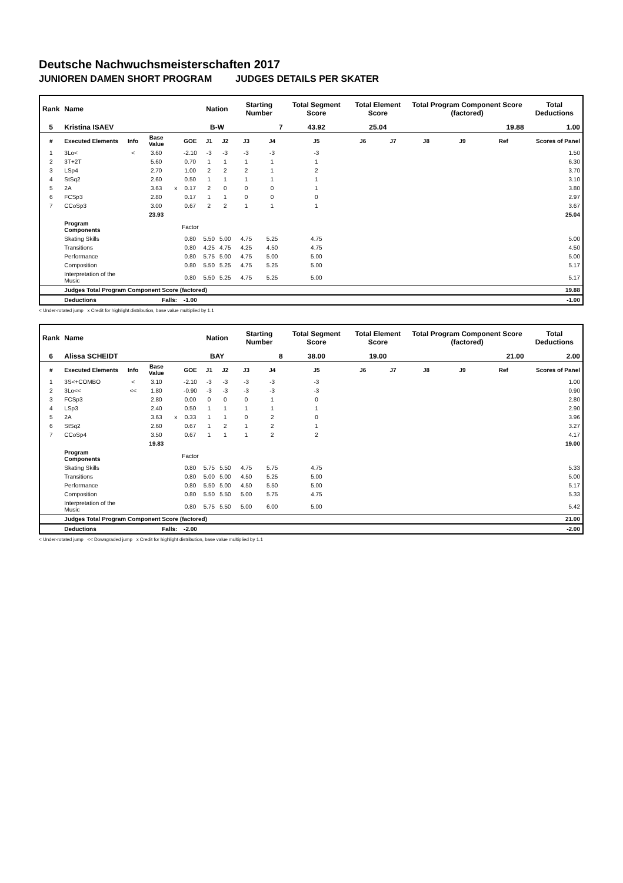Deutsche Nachwuchsmeisterschaften 2017
JUNIOREN DAMEN SHORT PROGRAM JUDGES DETAILS PER SKATER
| Rank | Name | | | | | Nation | | Starting Number | | Total Segment Score | Total Element Score | | Total Program Component Score (factored) | | | Total Deductions |
| --- | --- | --- | --- | --- | --- | --- | --- | --- | --- | --- | --- | --- | --- | --- | --- | --- |
| 5 | Kristina ISAEV | | | | | B-W | | 7 | | 43.92 | 25.04 | | 19.88 | | | 1.00 |
| # | Executed Elements | Info | Base Value | | GOE | J1 | J2 | J3 | J4 | J5 | J6 | J7 | J8 | J9 | Ref | Scores of Panel |
| 1 | 3Lo< | < | 3.60 | | -2.10 | -3 | -3 | -3 | -3 | -3 | | | | | | 1.50 |
| 2 | 3T+2T | | 5.60 | | 0.70 | 1 | 1 | 1 | 1 | 1 | | | | | | 6.30 |
| 3 | LSp4 | | 2.70 | | 1.00 | 2 | 2 | 2 | 1 | 2 | | | | | | 3.70 |
| 4 | StSq2 | | 2.60 | | 0.50 | 1 | 1 | 1 | 1 | 1 | | | | | | 3.10 |
| 5 | 2A | | 3.63 | x | 0.17 | 2 | 0 | 0 | 0 | 1 | | | | | | 3.80 |
| 6 | FCSp3 | | 2.80 | | 0.17 | 1 | 1 | 0 | 0 | 0 | | | | | | 2.97 |
| 7 | CCoSp3 | | 3.00 | | 0.67 | 2 | 2 | 1 | 1 | 1 | | | | | | 3.67 |
| | | | 23.93 | | | | | | | | | | | | | 25.04 |
| | Program Components | | | | Factor | | | | | | | | | | | |
| | Skating Skills | | | | 0.80 | 5.50 | 5.00 | 4.75 | 5.25 | 4.75 | | | | | | 5.00 |
| | Transitions | | | | 0.80 | 4.25 | 4.75 | 4.25 | 4.50 | 4.75 | | | | | | 4.50 |
| | Performance | | | | 0.80 | 5.75 | 5.00 | 4.75 | 5.00 | 5.00 | | | | | | 5.00 |
| | Composition | | | | 0.80 | 5.50 | 5.25 | 4.75 | 5.25 | 5.00 | | | | | | 5.17 |
| | Interpretation of the Music | | | | 0.80 | 5.50 | 5.25 | 4.75 | 5.25 | 5.00 | | | | | | 5.17 |
| | Judges Total Program Component Score (factored) | | | | | | | | | | | | | | | 19.88 |
| | Deductions | Falls: | | | -1.00 | | | | | | | | | | | -1.00 |
< Under-rotated jump x Credit for highlight distribution, base value multiplied by 1.1
| Rank | Name | | | | | Nation | | Starting Number | | Total Segment Score | Total Element Score | | Total Program Component Score (factored) | | | Total Deductions |
| --- | --- | --- | --- | --- | --- | --- | --- | --- | --- | --- | --- | --- | --- | --- | --- | --- |
| 6 | Alissa SCHEIDT | | | | | BAY | | 8 | | 38.00 | 19.00 | | 21.00 | | | 2.00 |
| # | Executed Elements | Info | Base Value | | GOE | J1 | J2 | J3 | J4 | J5 | J6 | J7 | J8 | J9 | Ref | Scores of Panel |
| 1 | 3S<+COMBO | < | 3.10 | | -2.10 | -3 | -3 | -3 | -3 | -3 | | | | | | 1.00 |
| 2 | 3Lo<< | << | 1.80 | | -0.90 | -3 | -3 | -3 | -3 | -3 | | | | | | 0.90 |
| 3 | FCSp3 | | 2.80 | | 0.00 | 0 | 0 | 0 | 1 | 0 | | | | | | 2.80 |
| 4 | LSp3 | | 2.40 | | 0.50 | 1 | 1 | 1 | 1 | 1 | | | | | | 2.90 |
| 5 | 2A | | 3.63 | x | 0.33 | 1 | 1 | 0 | 2 | 0 | | | | | | 3.96 |
| 6 | StSq2 | | 2.60 | | 0.67 | 1 | 2 | 1 | 2 | 1 | | | | | | 3.27 |
| 7 | CCoSp4 | | 3.50 | | 0.67 | 1 | 1 | 1 | 2 | 2 | | | | | | 4.17 |
| | | | 19.83 | | | | | | | | | | | | | 19.00 |
| | Program Components | | | | Factor | | | | | | | | | | | |
| | Skating Skills | | | | 0.80 | 5.75 | 5.50 | 4.75 | 5.75 | 4.75 | | | | | | 5.33 |
| | Transitions | | | | 0.80 | 5.00 | 5.00 | 4.50 | 5.25 | 5.00 | | | | | | 5.00 |
| | Performance | | | | 0.80 | 5.50 | 5.00 | 4.50 | 5.50 | 5.00 | | | | | | 5.17 |
| | Composition | | | | 0.80 | 5.50 | 5.50 | 5.00 | 5.75 | 4.75 | | | | | | 5.33 |
| | Interpretation of the Music | | | | 0.80 | 5.75 | 5.50 | 5.00 | 6.00 | 5.00 | | | | | | 5.42 |
| | Judges Total Program Component Score (factored) | | | | | | | | | | | | | | | 21.00 |
| | Deductions | Falls: | | | -2.00 | | | | | | | | | | | -2.00 |
< Under-rotated jump << Downgraded jump x Credit for highlight distribution, base value multiplied by 1.1